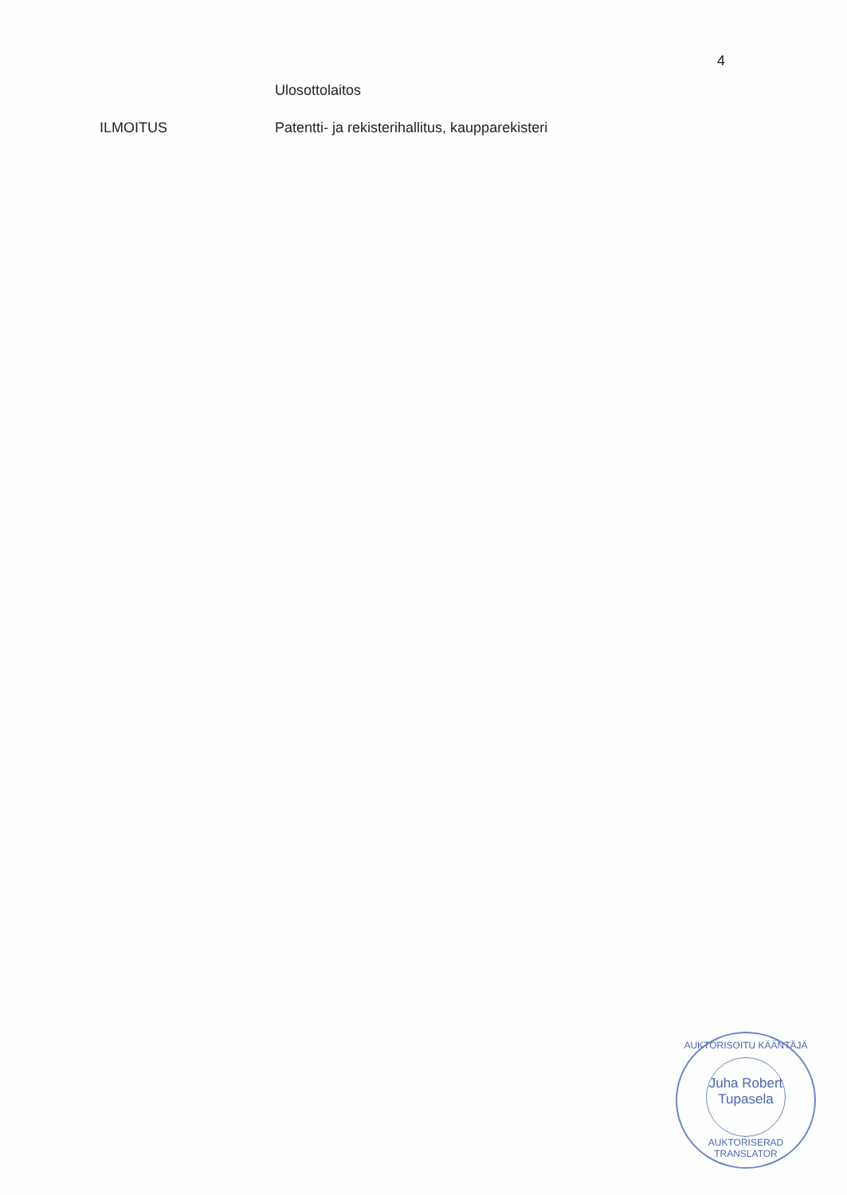4
Ulosottolaitos
ILMOITUS Patentti- ja rekisterihallitus, kaupparekisteri
AUKTORISOITU KÄÄNTÄJÄ
Juha Robert
Tupasela
AUKTORISERAD TRANSLATOR